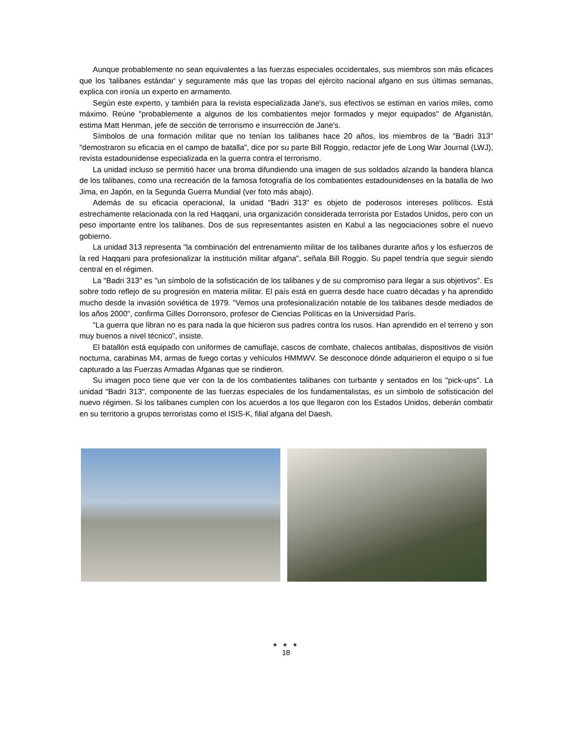Aunque probablemente no sean equivalentes a las fuerzas especiales occidentales, sus miembros son más eficaces que los 'talibanes estándar' y seguramente más que las tropas del ejército nacional afgano en sus últimas semanas, explica con ironía un experto en armamento.
Según este experto, y también para la revista especializada Jane's, sus efectivos se estiman en varios miles, como máximo. Reúne "probablemente a algunos de los combatientes mejor formados y mejor equipados" de Afganistán, estima Matt Henman, jefe de sección de terrorismo e insurrección de Jane's.
Símbolos de una formación militar que no tenían los talibanes hace 20 años, los miembros de la "Badri 313" "demostraron su eficacia en el campo de batalla", dice por su parte Bill Roggio, redactor jefe de Long War Journal (LWJ), revista estadounidense especializada en la guerra contra el terrorismo.
La unidad incluso se permitió hacer una broma difundiendo una imagen de sus soldados alzando la bandera blanca de los talibanes, como una recreación de la famosa fotografía de los combatientes estadounidenses en la batalla de Iwo Jima, en Japón, en la Segunda Guerra Mundial (ver foto más abajo).
Además de su eficacia operacional, la unidad "Badri 313" es objeto de poderosos intereses políticos. Está estrechamente relacionada con la red Haqqani, una organización considerada terrorista por Estados Unidos, pero con un peso importante entre los talibanes. Dos de sus representantes asisten en Kabul a las negociaciones sobre el nuevo gobierno.
La unidad 313 representa "la combinación del entrenamiento militar de los talibanes durante años y los esfuerzos de la red Haqqani para profesionalizar la institución militar afgana", señala Bill Roggio. Su papel tendría que seguir siendo central en el régimen.
La "Badri 313" es "un símbolo de la sofisticación de los talibanes y de su compromiso para llegar a sus objetivos". Es sobre todo reflejo de su progresión en materia militar. El país está en guerra desde hace cuatro décadas y ha aprendido mucho desde la invasión soviética de 1979. "Vemos una profesionalización notable de los talibanes desde mediados de los años 2000", confirma Gilles Dorronsoro, profesor de Ciencias Políticas en la Universidad París.
"La guerra que libran no es para nada la que hicieron sus padres contra los rusos. Han aprendido en el terreno y son muy buenos a nivel técnico", insiste.
El batallón está equipado con uniformes de camuflaje, cascos de combate, chalecos antibalas, dispositivos de visión nocturna, carabinas M4, armas de fuego cortas y vehículos HMMWV. Se desconoce dónde adquirieron el equipo o si fue capturado a las Fuerzas Armadas Afganas que se rindieron.
Su imagen poco tiene que ver con la de los combatientes talibanes con turbante y sentados en los "pick-ups". La unidad "Badri 313", componente de las fuerzas especiales de los fundamentalistas, es un símbolo de sofisticación del nuevo régimen. Si los talibanes cumplen con los acuerdos a los que llegaron con los Estados Unidos, deberán combatir en su territorio a grupos terroristas como el ISIS-K, filial afgana del Daesh.
● ● ●
18